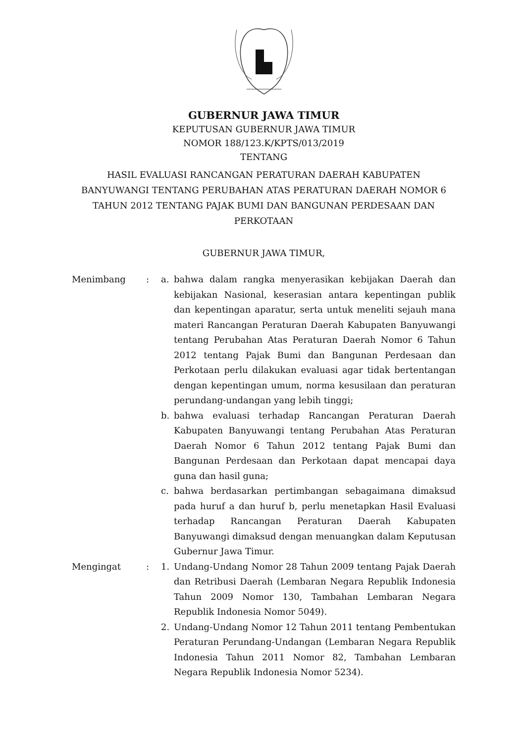GUBERNUR JAWA TIMUR
KEPUTUSAN GUBERNUR JAWA TIMUR
NOMOR 188/123.K/KPTS/013/2019
TENTANG
HASIL EVALUASI RANCANGAN PERATURAN DAERAH KABUPATEN BANYUWANGI TENTANG PERUBAHAN ATAS PERATURAN DAERAH NOMOR 6 TAHUN 2012 TENTANG PAJAK BUMI DAN BANGUNAN PERDESAAN DAN PERKOTAAN
GUBERNUR JAWA TIMUR,
| Menimbang | : | a. | bahwa dalam rangka menyerasikan kebijakan Daerah dan kebijakan Nasional, keserasian antara kepentingan publik dan kepentingan aparatur, serta untuk meneliti sejauh mana materi Rancangan Peraturan Daerah Kabupaten Banyuwangi tentang Perubahan Atas Peraturan Daerah Nomor 6 Tahun 2012 tentang Pajak Bumi dan Bangunan Perdesaan dan Perkotaan perlu dilakukan evaluasi agar tidak bertentangan dengan kepentingan umum, norma kesusilaan dan peraturan perundang-undangan yang lebih tinggi; |
| | | b. | bahwa evaluasi terhadap Rancangan Peraturan Daerah Kabupaten Banyuwangi tentang Perubahan Atas Peraturan Daerah Nomor 6 Tahun 2012 tentang Pajak Bumi dan Bangunan Perdesaan dan Perkotaan dapat mencapai daya guna dan hasil guna; |
| | | c. | bahwa berdasarkan pertimbangan sebagaimana dimaksud pada huruf a dan huruf b, perlu menetapkan Hasil Evaluasi terhadap Rancangan Peraturan Daerah Kabupaten Banyuwangi dimaksud dengan menuangkan dalam Keputusan Gubernur Jawa Timur. |
| Mengingat | : | 1. | Undang-Undang Nomor 28 Tahun 2009 tentang Pajak Daerah dan Retribusi Daerah (Lembaran Negara Republik Indonesia Tahun 2009 Nomor 130, Tambahan Lembaran Negara Republik Indonesia Nomor 5049). |
| | | 2. | Undang-Undang Nomor 12 Tahun 2011 tentang Pembentukan Peraturan Perundang-Undangan (Lembaran Negara Republik Indonesia Tahun 2011 Nomor 82, Tambahan Lembaran Negara Republik Indonesia Nomor 5234). |